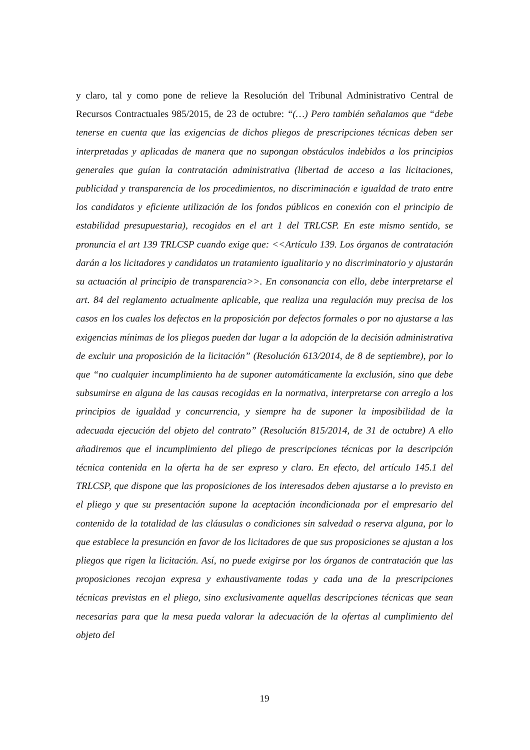y claro, tal y como pone de relieve la Resolución del Tribunal Administrativo Central de Recursos Contractuales 985/2015, de 23 de octubre: “(…) Pero también señalamos que “debe tenerse en cuenta que las exigencias de dichos pliegos de prescripciones técnicas deben ser interpretadas y aplicadas de manera que no supongan obstáculos indebidos a los principios generales que guían la contratación administrativa (libertad de acceso a las licitaciones, publicidad y transparencia de los procedimientos, no discriminación e igualdad de trato entre los candidatos y eficiente utilización de los fondos públicos en conexión con el principio de estabilidad presupuestaria), recogidos en el art 1 del TRLCSP. En este mismo sentido, se pronuncia el art 139 TRLCSP cuando exige que: <<Artículo 139. Los órganos de contratación darán a los licitadores y candidatos un tratamiento igualitario y no discriminatorio y ajustarán su actuación al principio de transparencia>>. En consonancia con ello, debe interpretarse el art. 84 del reglamento actualmente aplicable, que realiza una regulación muy precisa de los casos en los cuales los defectos en la proposición por defectos formales o por no ajustarse a las exigencias mínimas de los pliegos pueden dar lugar a la adopción de la decisión administrativa de excluir una proposición de la licitación” (Resolución 613/2014, de 8 de septiembre), por lo que “no cualquier incumplimiento ha de suponer automáticamente la exclusión, sino que debe subsumirse en alguna de las causas recogidas en la normativa, interpretarse con arreglo a los principios de igualdad y concurrencia, y siempre ha de suponer la imposibilidad de la adecuada ejecución del objeto del contrato” (Resolución 815/2014, de 31 de octubre) A ello añadiremos que el incumplimiento del pliego de prescripciones técnicas por la descripción técnica contenida en la oferta ha de ser expreso y claro. En efecto, del artículo 145.1 del TRLCSP, que dispone que las proposiciones de los interesados deben ajustarse a lo previsto en el pliego y que su presentación supone la aceptación incondicionada por el empresario del contenido de la totalidad de las cláusulas o condiciones sin salvedad o reserva alguna, por lo que establece la presunción en favor de los licitadores de que sus proposiciones se ajustan a los pliegos que rigen la licitación. Así, no puede exigirse por los órganos de contratación que las proposiciones recojan expresa y exhaustivamente todas y cada una de la prescripciones técnicas previstas en el pliego, sino exclusivamente aquellas descripciones técnicas que sean necesarias para que la mesa pueda valorar la adecuación de la ofertas al cumplimiento del objeto del
19